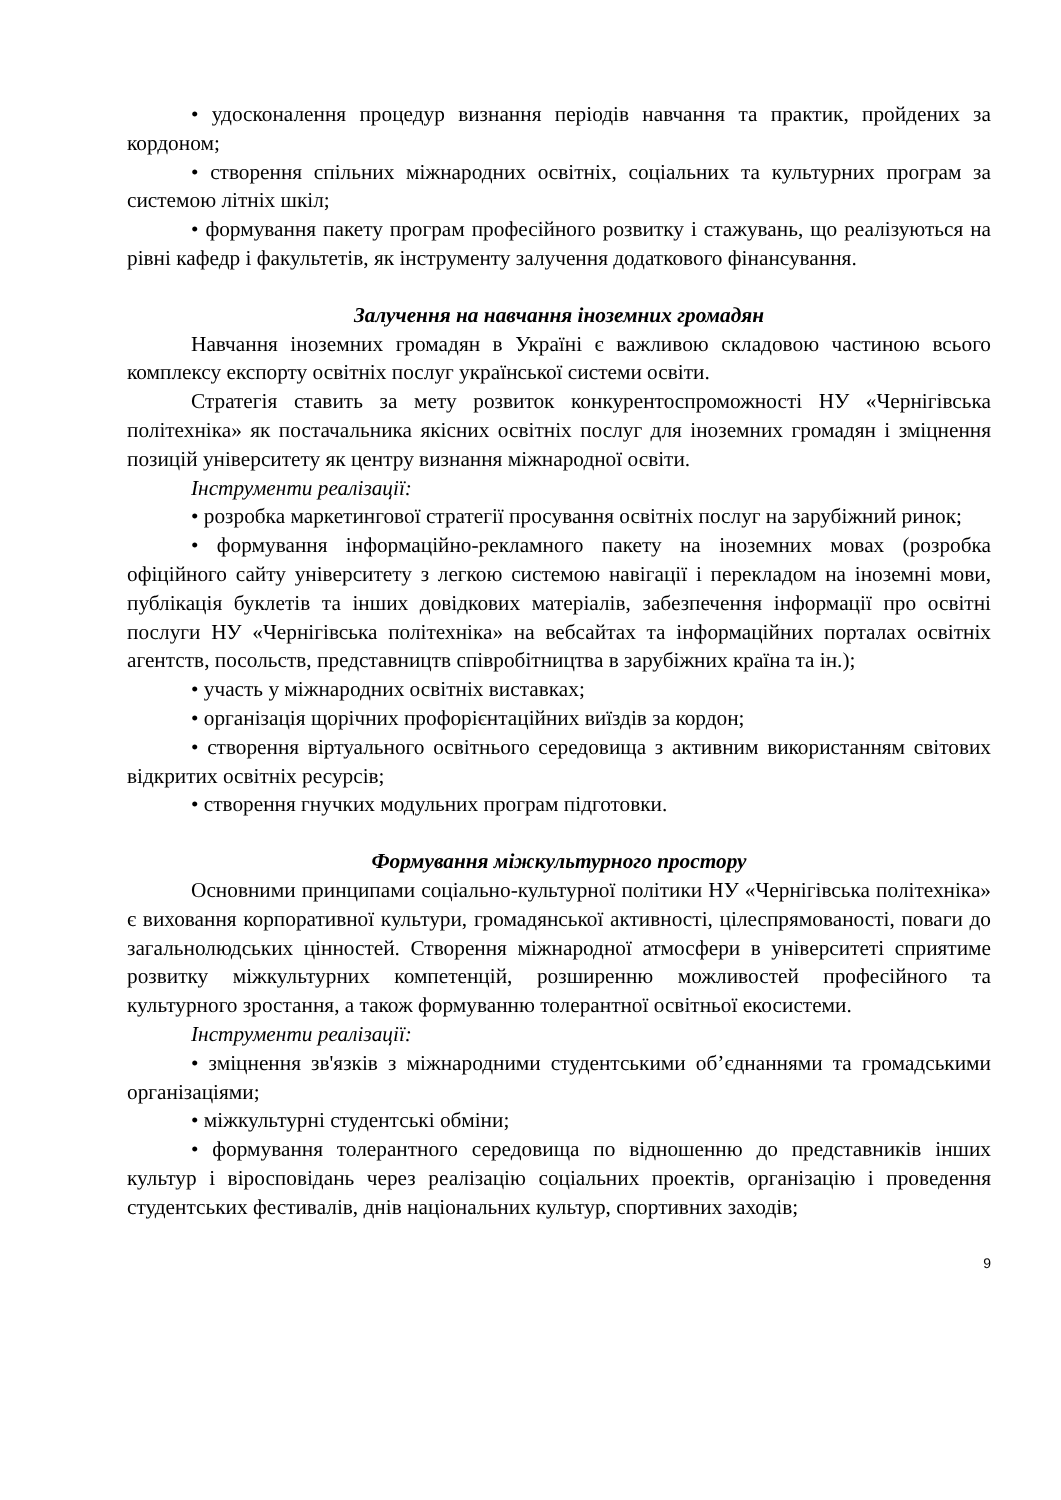• удосконалення процедур визнання періодів навчання та практик, пройдених за кордоном;
• створення спільних міжнародних освітніх, соціальних та культурних програм за системою літніх шкіл;
• формування пакету програм професійного розвитку і стажувань, що реалізуються на рівні кафедр і факультетів, як інструменту залучення додаткового фінансування.
Залучення на навчання іноземних громадян
Навчання іноземних громадян в Україні є важливою складовою частиною всього комплексу експорту освітніх послуг української системи освіти.
Стратегія ставить за мету розвиток конкурентоспроможності НУ «Чернігівська політехніка» як постачальника якісних освітніх послуг для іноземних громадян і зміцнення позицій університету як центру визнання міжнародної освіти.
Інструменти реалізації:
• розробка маркетингової стратегії просування освітніх послуг на зарубіжний ринок;
• формування інформаційно-рекламного пакету на іноземних мовах (розробка офіційного сайту університету з легкою системою навігації і перекладом на іноземні мови, публікація буклетів та інших довідкових матеріалів, забезпечення інформації про освітні послуги НУ «Чернігівська політехніка» на вебсайтах та інформаційних порталах освітніх агентств, посольств, представництв співробітництва в зарубіжних країна та ін.);
• участь у міжнародних освітніх виставках;
• організація щорічних профорієнтаційних виїздів за кордон;
• створення віртуального освітнього середовища з активним використанням світових відкритих освітніх ресурсів;
• створення гнучких модульних програм підготовки.
Формування міжкультурного простору
Основними принципами соціально-культурної політики НУ «Чернігівська політехніка» є виховання корпоративної культури, громадянської активності, цілеспрямованості, поваги до загальнолюдських цінностей. Створення міжнародної атмосфери в університеті сприятиме розвитку міжкультурних компетенцій, розширенню можливостей професійного та культурного зростання, а також формуванню толерантної освітньої екосистеми.
Інструменти реалізації:
• зміцнення зв'язків з міжнародними студентськими об’єднаннями та громадськими організаціями;
• міжкультурні студентські обміни;
• формування толерантного середовища по відношенню до представників інших культур і віросповідань через реалізацію соціальних проектів, організацію і проведення студентських фестивалів, днів національних культур, спортивних заходів;
9